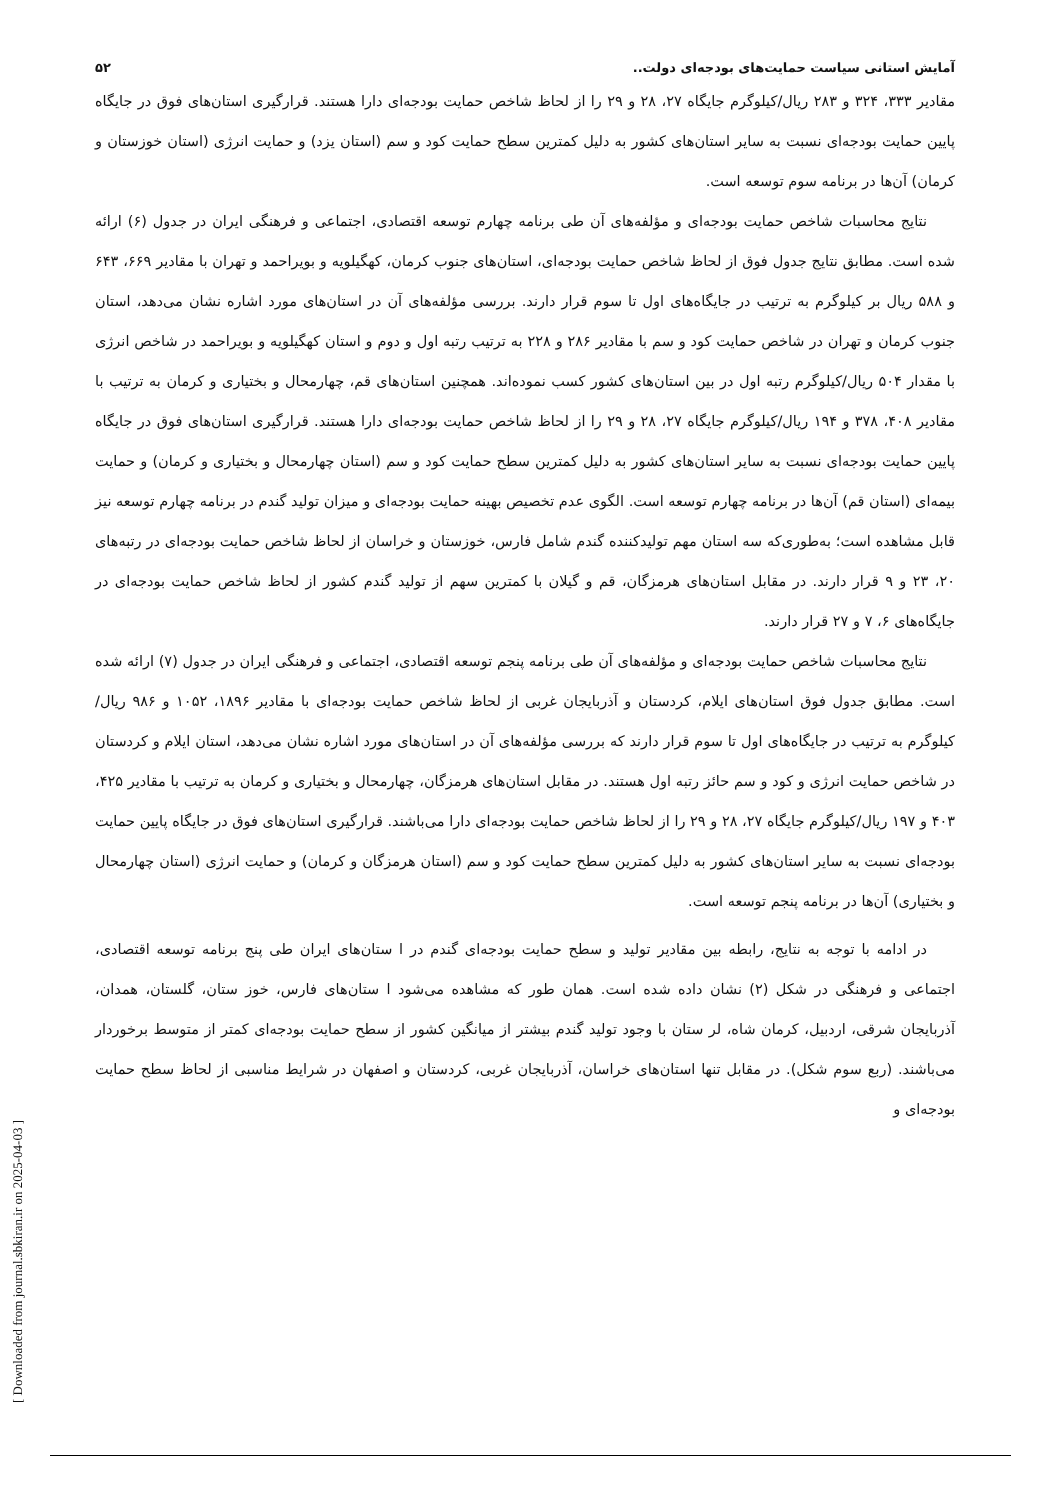آمایش استانی سیاست حمایت‌های بودجه‌ای دولت.. ۵۲
مقادیر ۳۳۳، ۳۲۴ و ۲۸۳ ریال/کیلوگرم جایگاه ۲۷، ۲۸ و ۲۹ را از لحاظ شاخص حمایت بودجه‌ای دارا هستند. قرارگیری استان‌های فوق در جایگاه پایین حمایت بودجه‌ای نسبت به سایر استان‌های کشور به دلیل کمترین سطح حمایت کود و سم (استان یزد) و حمایت انرژی (استان خوزستان و کرمان) آن‌ها در برنامه سوم توسعه است.
نتایج محاسبات شاخص حمایت بودجه‌ای و مؤلفه‌های آن طی برنامه چهارم توسعه اقتصادی، اجتماعی و فرهنگی ایران در جدول (۶) ارائه شده است. مطابق نتایج جدول فوق از لحاظ شاخص حمایت بودجه‌ای، استان‌های جنوب کرمان، کهگیلویه و بویراحمد و تهران با مقادیر ۶۶۹، ۶۴۳ و ۵۸۸ ریال بر کیلوگرم به ترتیب در جایگاه‌های اول تا سوم قرار دارند. بررسی مؤلفه‌های آن در استان‌های مورد اشاره نشان می‌دهد، استان جنوب کرمان و تهران در شاخص حمایت کود و سم با مقادیر ۲۸۶ و ۲۲۸ به ترتیب رتبه اول و دوم و استان کهگیلویه و بویراحمد در شاخص انرژی با مقدار ۵۰۴ ریال/کیلوگرم رتبه اول در بین استان‌های کشور کسب نموده‌اند. همچنین استان‌های قم، چهارمحال و بختیاری و کرمان به ترتیب با مقادیر ۴۰۸، ۳۷۸ و ۱۹۴ ریال/کیلوگرم جایگاه ۲۷، ۲۸ و ۲۹ را از لحاظ شاخص حمایت بودجه‌ای دارا هستند. قرارگیری استان‌های فوق در جایگاه پایین حمایت بودجه‌ای نسبت به سایر استان‌های کشور به دلیل کمترین سطح حمایت کود و سم (استان چهارمحال و بختیاری و کرمان) و حمایت بیمه‌ای (استان قم) آن‌ها در برنامه چهارم توسعه است. الگوی عدم تخصیص بهینه حمایت بودجه‌ای و میزان تولید گندم در برنامه چهارم توسعه نیز قابل مشاهده است؛ به‌طوری‌که سه استان مهم تولیدکننده گندم شامل فارس، خوزستان و خراسان از لحاظ شاخص حمایت بودجه‌ای در رتبه‌های ۲۰، ۲۳ و ۹ قرار دارند. در مقابل استان‌های هرمزگان، قم و گیلان با کمترین سهم از تولید گندم کشور از لحاظ شاخص حمایت بودجه‌ای در جایگاه‌های ۶، ۷ و ۲۷ قرار دارند.
نتایج محاسبات شاخص حمایت بودجه‌ای و مؤلفه‌های آن طی برنامه پنجم توسعه اقتصادی، اجتماعی و فرهنگی ایران در جدول (۷) ارائه شده است. مطابق جدول فوق استان‌های ایلام، کردستان و آذربایجان غربی از لحاظ شاخص حمایت بودجه‌ای با مقادیر ۱۸۹۶، ۱۰۵۲ و ۹۸۶ ریال/کیلوگرم به ترتیب در جایگاه‌های اول تا سوم قرار دارند که بررسی مؤلفه‌های آن در استان‌های مورد اشاره نشان می‌دهد، استان ایلام و کردستان در شاخص حمایت انرژی و کود و سم حائز رتبه اول هستند. در مقابل استان‌های هرمزگان، چهارمحال و بختیاری و کرمان به ترتیب با مقادیر ۴۲۵، ۴۰۳ و ۱۹۷ ریال/کیلوگرم جایگاه ۲۷، ۲۸ و ۲۹ را از لحاظ شاخص حمایت بودجه‌ای دارا می‌باشند. قرارگیری استان‌های فوق در جایگاه پایین حمایت بودجه‌ای نسبت به سایر استان‌های کشور به دلیل کمترین سطح حمایت کود و سم (استان هرمزگان و کرمان) و حمایت انرژی (استان چهارمحال و بختیاری) آن‌ها در برنامه پنجم توسعه است.
در ادامه با توجه به نتایج، رابطه بین مقادیر تولید و سطح حمایت بودجه‌ای گندم در ا ستان‌های ایران طی پنج برنامه توسعه اقتصادی، اجتماعی و فرهنگی در شکل (۲) نشان داده شده است. همان طور که مشاهده می‌شود ا ستان‌های فارس، خوز ستان، گلستان، همدان، آذربایجان شرقی، اردبیل، کرمان شاه، لر ستان با وجود تولید گندم بیشتر از میانگین کشور از سطح حمایت بودجه‌ای کمتر از متوسط برخوردار می‌باشند. (ربع سوم شکل). در مقابل تنها استان‌های خراسان، آذربایجان غربی، کردستان و اصفهان در شرایط مناسبی از لحاظ سطح حمایت بودجه‌ای و
[ Downloaded from journal.sbkiran.ir on 2025-04-03 ]